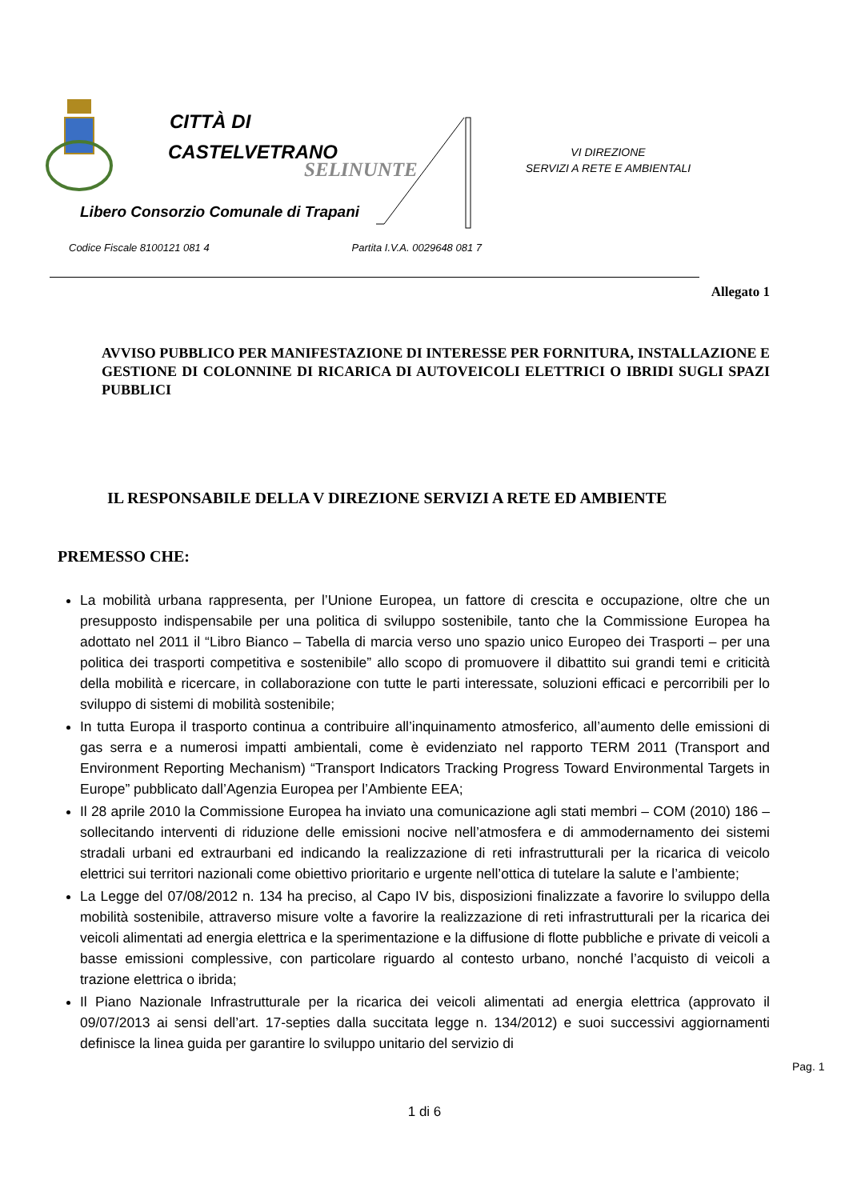CITTÀ DI
CASTELVETRANO
SELINUNTE
VI DIREZIONE
SERVIZI A RETE E AMBIENTALI
Libero Consorzio Comunale di Trapani
Codice Fiscale 8100121 081 4 Partita I.V.A. 0029648 081 7
Allegato 1
AVVISO PUBBLICO PER MANIFESTAZIONE DI INTERESSE PER FORNITURA, INSTALLAZIONE E GESTIONE DI COLONNINE DI RICARICA DI AUTOVEICOLI ELETTRICI O IBRIDI SUGLI SPAZI PUBBLICI
IL RESPONSABILE DELLA V DIREZIONE SERVIZI A RETE ED AMBIENTE
PREMESSO CHE:
La mobilità urbana rappresenta, per l’Unione Europea, un fattore di crescita e occupazione, oltre che un presupposto indispensabile per una politica di sviluppo sostenibile, tanto che la Commissione Europea ha adottato nel 2011 il “Libro Bianco – Tabella di marcia verso uno spazio unico Europeo dei Trasporti – per una politica dei trasporti competitiva e sostenibile” allo scopo di promuovere il dibattito sui grandi temi e criticità della mobilità e ricercare, in collaborazione con tutte le parti interessate, soluzioni efficaci e percorribili per lo sviluppo di sistemi di mobilità sostenibile;
In tutta Europa il trasporto continua a contribuire all’inquinamento atmosferico, all’aumento delle emissioni di gas serra e a numerosi impatti ambientali, come è evidenziato nel rapporto TERM 2011 (Transport and Environment Reporting Mechanism) “Transport Indicators Tracking Progress Toward Environmental Targets in Europe” pubblicato dall’Agenzia Europea per l’Ambiente EEA;
Il 28 aprile 2010 la Commissione Europea ha inviato una comunicazione agli stati membri – COM (2010) 186 – sollecitando interventi di riduzione delle emissioni nocive nell’atmosfera e di ammodernamento dei sistemi stradali urbani ed extraurbani ed indicando la realizzazione di reti infrastrutturali per la ricarica di veicolo elettrici sui territori nazionali come obiettivo prioritario e urgente nell’ottica di tutelare la salute e l’ambiente;
La Legge del 07/08/2012 n. 134 ha preciso, al Capo IV bis, disposizioni finalizzate a favorire lo sviluppo della mobilità sostenibile, attraverso misure volte a favorire la realizzazione di reti infrastrutturali per la ricarica dei veicoli alimentati ad energia elettrica e la sperimentazione e la diffusione di flotte pubbliche e private di veicoli a basse emissioni complessive, con particolare riguardo al contesto urbano, nonché l’acquisto di veicoli a trazione elettrica o ibrida;
Il Piano Nazionale Infrastrutturale per la ricarica dei veicoli alimentati ad energia elettrica (approvato il 09/07/2013 ai sensi dell’art. 17-septies dalla succitata legge n. 134/2012) e suoi successivi aggiornamenti definisce la linea guida per garantire lo sviluppo unitario del servizio di
Pag. 1
1 di 6